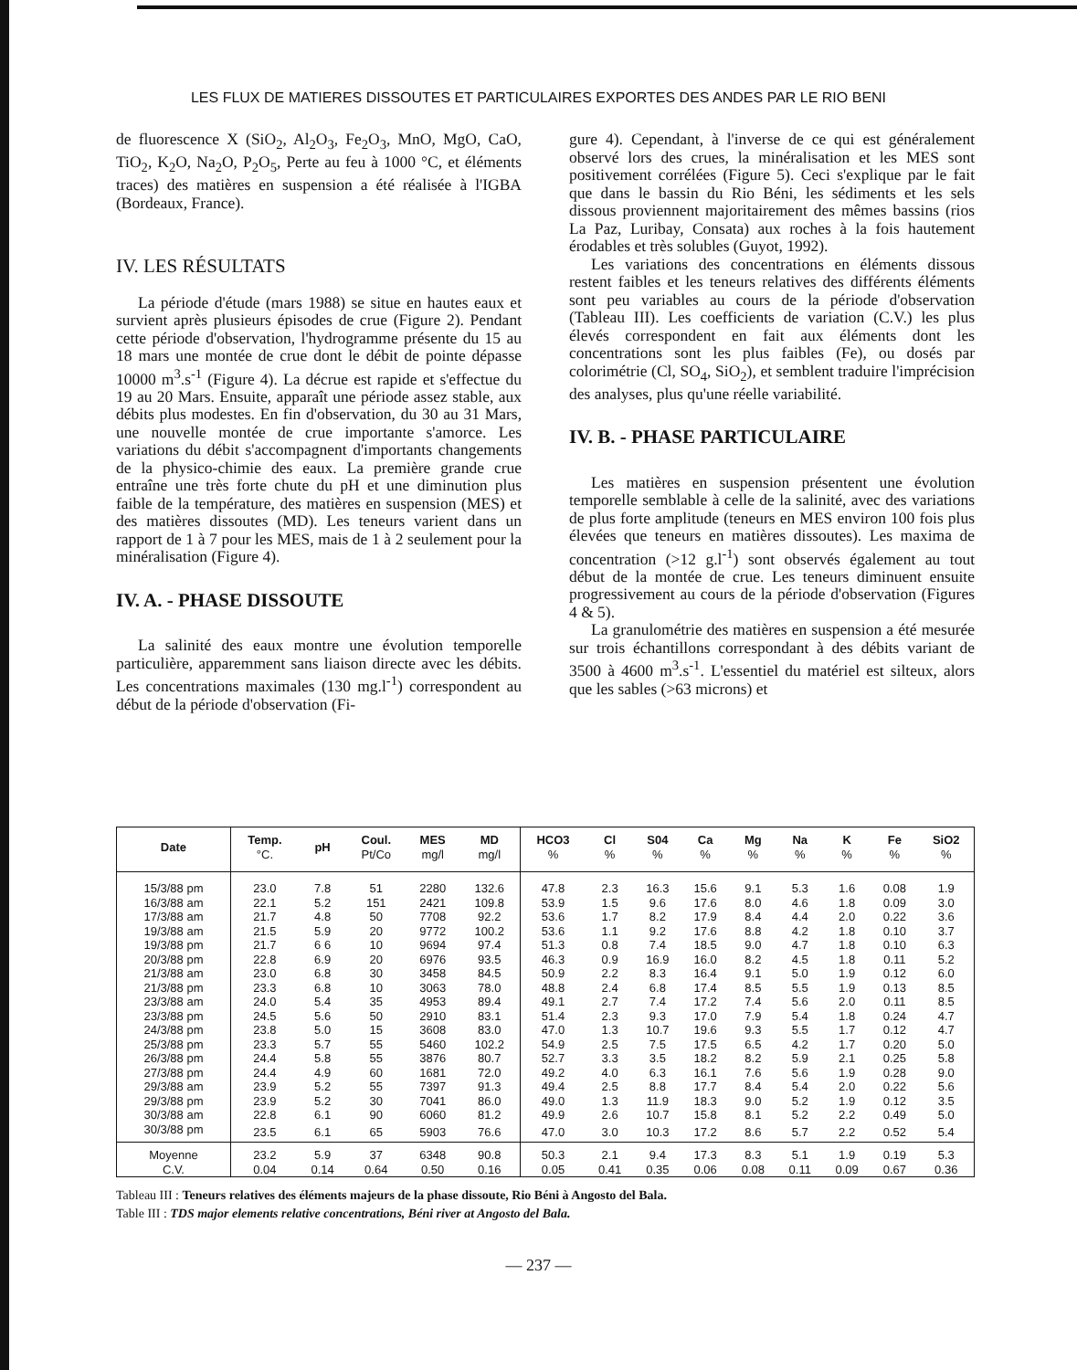LES FLUX DE MATIERES DISSOUTES ET PARTICULAIRES EXPORTES DES ANDES PAR LE RIO BENI
de fluorescence X (SiO<sub>2</sub>, Al<sub>2</sub>O<sub>3</sub>, Fe<sub>2</sub>O<sub>3</sub>, MnO, MgO, CaO, TiO<sub>2</sub>, K<sub>2</sub>O, Na<sub>2</sub>O, P<sub>2</sub>O<sub>5</sub>, Perte au feu à 1000 °C, et éléments traces) des matières en suspension a été réalisée à l'IGBA (Bordeaux, France).
IV. LES RÉSULTATS
La période d'étude (mars 1988) se situe en hautes eaux et survient après plusieurs épisodes de crue (Figure 2). Pendant cette période d'observation, l'hydrogramme présente du 15 au 18 mars une montée de crue dont le débit de pointe dépasse 10000 m<sup>3</sup>.s<sup>-1</sup> (Figure 4). La décrue est rapide et s'effectue du 19 au 20 Mars. Ensuite, apparaît une période assez stable, aux débits plus modestes. En fin d'observation, du 30 au 31 Mars, une nouvelle montée de crue importante s'amorce. Les variations du débit s'accompagnent d'importants changements de la physico-chimie des eaux. La première grande crue entraîne une très forte chute du pH et une diminution plus faible de la température, des matières en suspension (MES) et des matières dissoutes (MD). Les teneurs varient dans un rapport de 1 à 7 pour les MES, mais de 1 à 2 seulement pour la minéralisation (Figure 4).
IV. A. - PHASE DISSOUTE
La salinité des eaux montre une évolution temporelle particulière, apparemment sans liaison directe avec les débits. Les concentrations maximales (130 mg.l<sup>-1</sup>) correspondent au début de la période d'observation (Fi-
gure 4). Cependant, à l'inverse de ce qui est généralement observé lors des crues, la minéralisation et les MES sont positivement corrélées (Figure 5). Ceci s'explique par le fait que dans le bassin du Rio Béni, les sédiments et les sels dissous proviennent majoritairement des mêmes bassins (rios La Paz, Luribay, Consata) aux roches à la fois hautement érodables et très solubles (Guyot, 1992).
Les variations des concentrations en éléments dissous restent faibles et les teneurs relatives des différents éléments sont peu variables au cours de la période d'observation (Tableau III). Les coefficients de variation (C.V.) les plus élevés correspondent en fait aux éléments dont les concentrations sont les plus faibles (Fe), ou dosés par colorimétrie (Cl, SO<sub>4</sub>, SiO<sub>2</sub>), et semblent traduire l'imprécision des analyses, plus qu'une réelle variabilité.
IV. B. - PHASE PARTICULAIRE
Les matières en suspension présentent une évolution temporelle semblable à celle de la salinité, avec des variations de plus forte amplitude (teneurs en MES environ 100 fois plus élevées que teneurs en matières dissoutes). Les maxima de concentration (>12 g.l<sup>-1</sup>) sont observés également au tout début de la montée de crue. Les teneurs diminuent ensuite progressivement au cours de la période d'observation (Figures 4 & 5).
La granulométrie des matières en suspension a été mesurée sur trois échantillons correspondant à des débits variant de 3500 à 4600 m<sup>3</sup>.s<sup>-1</sup>. L'essentiel du matériel est silteux, alors que les sables (>63 microns) et
| Date | Temp. °C. | pH | Coul. Pt/Co | MES mg/l | MD mg/l | HCO3 % | Cl % | S04 % | Ca % | Mg % | Na % | K % | Fe % | SiO2 % |
| --- | --- | --- | --- | --- | --- | --- | --- | --- | --- | --- | --- | --- | --- | --- |
| 15/3/88 pm | 23.0 | 7.8 | 51 | 2280 | 132.6 | 47.8 | 2.3 | 16.3 | 15.6 | 9.1 | 5.3 | 1.6 | 0.08 | 1.9 |
| 16/3/88 am | 22.1 | 5.2 | 151 | 2421 | 109.8 | 53.9 | 1.5 | 9.6 | 17.6 | 8.0 | 4.6 | 1.8 | 0.09 | 3.0 |
| 17/3/88 am | 21.7 | 4.8 | 50 | 7708 | 92.2 | 53.6 | 1.7 | 8.2 | 17.9 | 8.4 | 4.4 | 2.0 | 0.22 | 3.6 |
| 19/3/88 am | 21.5 | 5.9 | 20 | 9772 | 100.2 | 53.6 | 1.1 | 9.2 | 17.6 | 8.8 | 4.2 | 1.8 | 0.10 | 3.7 |
| 19/3/88 pm | 21.7 | 6 6 | 10 | 9694 | 97.4 | 51.3 | 0.8 | 7.4 | 18.5 | 9.0 | 4.7 | 1.8 | 0.10 | 6.3 |
| 20/3/88 pm | 22.8 | 6.9 | 20 | 6976 | 93.5 | 46.3 | 0.9 | 16.9 | 16.0 | 8.2 | 4.5 | 1.8 | 0.11 | 5.2 |
| 21/3/88 am | 23.0 | 6.8 | 30 | 3458 | 84.5 | 50.9 | 2.2 | 8.3 | 16.4 | 9.1 | 5.0 | 1.9 | 0.12 | 6.0 |
| 21/3/88 pm | 23.3 | 6.8 | 10 | 3063 | 78.0 | 48.8 | 2.4 | 6.8 | 17.4 | 8.5 | 5.5 | 1.9 | 0.13 | 8.5 |
| 23/3/88 am | 24.0 | 5.4 | 35 | 4953 | 89.4 | 49.1 | 2.7 | 7.4 | 17.2 | 7.4 | 5.6 | 2.0 | 0.11 | 8.5 |
| 23/3/88 pm | 24.5 | 5.6 | 50 | 2910 | 83.1 | 51.4 | 2.3 | 9.3 | 17.0 | 7.9 | 5.4 | 1.8 | 0.24 | 4.7 |
| 24/3/88 pm | 23.8 | 5.0 | 15 | 3608 | 83.0 | 47.0 | 1.3 | 10.7 | 19.6 | 9.3 | 5.5 | 1.7 | 0.12 | 4.7 |
| 25/3/88 pm | 23.3 | 5.7 | 55 | 5460 | 102.2 | 54.9 | 2.5 | 7.5 | 17.5 | 6.5 | 4.2 | 1.7 | 0.20 | 5.0 |
| 26/3/88 pm | 24.4 | 5.8 | 55 | 3876 | 80.7 | 52.7 | 3.3 | 3.5 | 18.2 | 8.2 | 5.9 | 2.1 | 0.25 | 5.8 |
| 27/3/88 pm | 24.4 | 4.9 | 60 | 1681 | 72.0 | 49.2 | 4.0 | 6.3 | 16.1 | 7.6 | 5.6 | 1.9 | 0.28 | 9.0 |
| 29/3/88 am | 23.9 | 5.2 | 55 | 7397 | 91.3 | 49.4 | 2.5 | 8.8 | 17.7 | 8.4 | 5.4 | 2.0 | 0.22 | 5.6 |
| 29/3/88 pm | 23.9 | 5.2 | 30 | 7041 | 86.0 | 49.0 | 1.3 | 11.9 | 18.3 | 9.0 | 5.2 | 1.9 | 0.12 | 3.5 |
| 30/3/88 am | 22.8 | 6.1 | 90 | 6060 | 81.2 | 49.9 | 2.6 | 10.7 | 15.8 | 8.1 | 5.2 | 2.2 | 0.49 | 5.0 |
| 30/3/88 pm | 23.5 | 6.1 | 65 | 5903 | 76.6 | 47.0 | 3.0 | 10.3 | 17.2 | 8.6 | 5.7 | 2.2 | 0.52 | 5.4 |
| Moyenne | 23.2 | 5.9 | 37 | 6348 | 90.8 | 50.3 | 2.1 | 9.4 | 17.3 | 8.3 | 5.1 | 1.9 | 0.19 | 5.3 |
| C.V. | 0.04 | 0.14 | 0.64 | 0.50 | 0.16 | 0.05 | 0.41 | 0.35 | 0.06 | 0.08 | 0.11 | 0.09 | 0.67 | 0.36 |
Tableau III : Teneurs relatives des éléments majeurs de la phase dissoute, Rio Béni à Angosto del Bala.
Table III : TDS major elements relative concentrations, Béni river at Angosto del Bala.
— 237 —